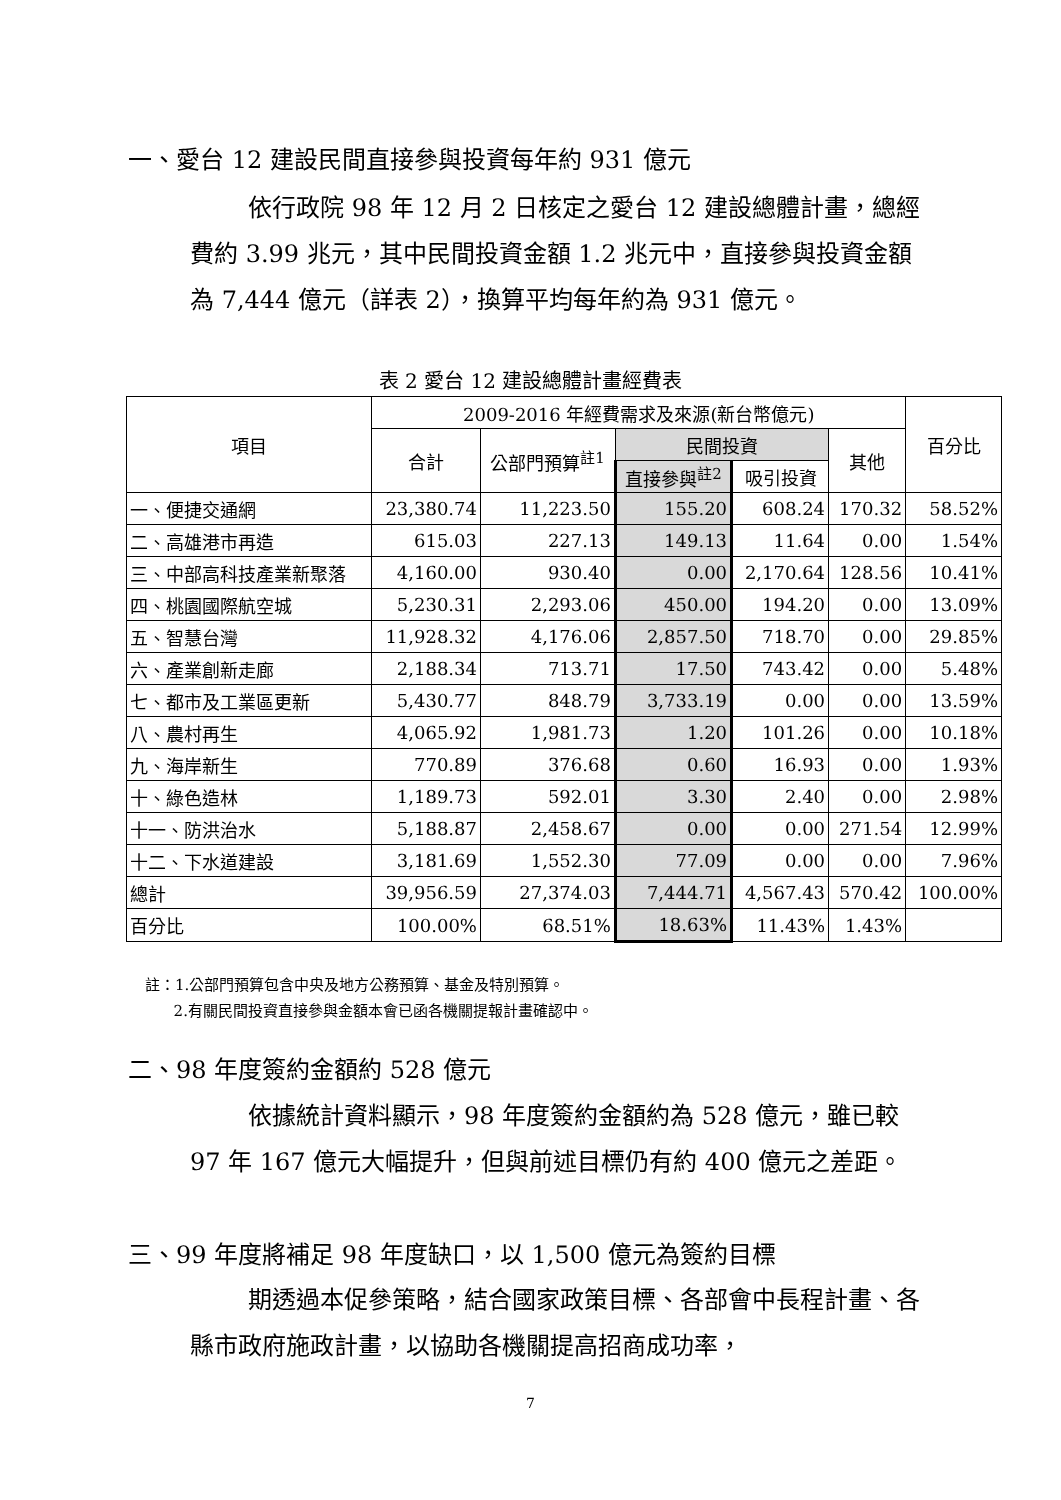一、愛台 12 建設民間直接參與投資每年約 931 億元
依行政院 98 年 12 月 2 日核定之愛台 12 建設總體計畫，總經費約 3.99 兆元，其中民間投資金額 1.2 兆元中，直接參與投資金額為 7,444 億元（詳表 2），換算平均每年約為 931 億元。
表 2 愛台 12 建設總體計畫經費表
| 項目 | 2009-2016 年經費需求及來源(新台幣億元) | | | | | 百分比 |
| --- | --- | --- | --- | --- | --- | --- |
| | 合計 | 公部門預算<sup>註1</sup> | 民間投資 | | 其他 | |
| | | | 直接參與<sup>註2</sup> | 吸引投資 | | |
| 一、便捷交通網 | 23,380.74 | 11,223.50 | 155.20 | 608.24 | 170.32 | 58.52% |
| 二、高雄港市再造 | 615.03 | 227.13 | 149.13 | 11.64 | 0.00 | 1.54% |
| 三、中部高科技產業新聚落 | 4,160.00 | 930.40 | 0.00 | 2,170.64 | 128.56 | 10.41% |
| 四、桃園國際航空城 | 5,230.31 | 2,293.06 | 450.00 | 194.20 | 0.00 | 13.09% |
| 五、智慧台灣 | 11,928.32 | 4,176.06 | 2,857.50 | 718.70 | 0.00 | 29.85% |
| 六、產業創新走廊 | 2,188.34 | 713.71 | 17.50 | 743.42 | 0.00 | 5.48% |
| 七、都市及工業區更新 | 5,430.77 | 848.79 | 3,733.19 | 0.00 | 0.00 | 13.59% |
| 八、農村再生 | 4,065.92 | 1,981.73 | 1.20 | 101.26 | 0.00 | 10.18% |
| 九、海岸新生 | 770.89 | 376.68 | 0.60 | 16.93 | 0.00 | 1.93% |
| 十、綠色造林 | 1,189.73 | 592.01 | 3.30 | 2.40 | 0.00 | 2.98% |
| 十一、防洪治水 | 5,188.87 | 2,458.67 | 0.00 | 0.00 | 271.54 | 12.99% |
| 十二、下水道建設 | 3,181.69 | 1,552.30 | 77.09 | 0.00 | 0.00 | 7.96% |
| 總計 | 39,956.59 | 27,374.03 | 7,444.71 | 4,567.43 | 570.42 | 100.00% |
| 百分比 | 100.00% | 68.51% | 18.63% | 11.43% | 1.43% | |
註：1.公部門預算包含中央及地方公務預算、基金及特別預算。
2.有關民間投資直接參與金額本會已函各機關提報計畫確認中。
二、98 年度簽約金額約 528 億元
依據統計資料顯示，98 年度簽約金額約為 528 億元，雖已較 97 年 167 億元大幅提升，但與前述目標仍有約 400 億元之差距。
三、99 年度將補足 98 年度缺口，以 1,500 億元為簽約目標
期透過本促參策略，結合國家政策目標、各部會中長程計畫、各縣市政府施政計畫，以協助各機關提高招商成功率，
7